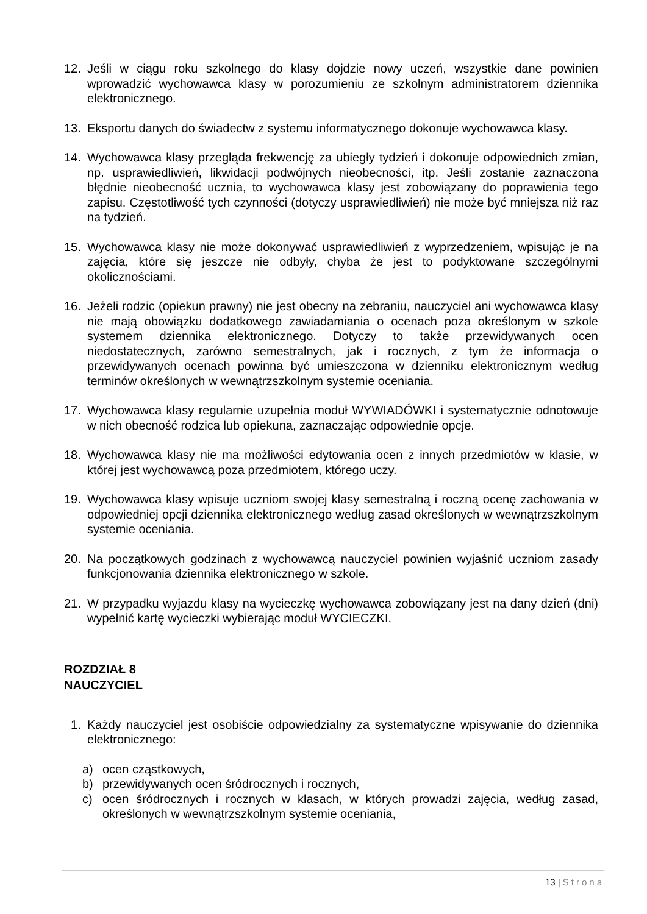12. Jeśli w ciągu roku szkolnego do klasy dojdzie nowy uczeń, wszystkie dane powinien wprowadzić wychowawca klasy w porozumieniu ze szkolnym administratorem dziennika elektronicznego.
13. Eksportu danych do świadectw z systemu informatycznego dokonuje wychowawca klasy.
14. Wychowawca klasy przegląda frekwencję za ubiegły tydzień i dokonuje odpowiednich zmian, np. usprawiedliwień, likwidacji podwójnych nieobecności, itp. Jeśli zostanie zaznaczona błędnie nieobecność ucznia, to wychowawca klasy jest zobowiązany do poprawienia tego zapisu. Częstotliwość tych czynności (dotyczy usprawiedliwień) nie może być mniejsza niż raz na tydzień.
15. Wychowawca klasy nie może dokonywać usprawiedliwień z wyprzedzeniem, wpisując je na zajęcia, które się jeszcze nie odbyły, chyba że jest to podyktowane szczególnymi okolicznościami.
16. Jeżeli rodzic (opiekun prawny) nie jest obecny na zebraniu, nauczyciel ani wychowawca klasy nie mają obowiązku dodatkowego zawiadamiania o ocenach poza określonym w szkole systemem dziennika elektronicznego. Dotyczy to także przewidywanych ocen niedostatecznych, zarówno semestralnych, jak i rocznych, z tym że informacja o przewidywanych ocenach powinna być umieszczona w dzienniku elektronicznym według terminów określonych w wewnątrzszkolnym systemie oceniania.
17. Wychowawca klasy regularnie uzupełnia moduł WYWIADÓWKI i systematycznie odnotowuje w nich obecność rodzica lub opiekuna, zaznaczając odpowiednie opcje.
18. Wychowawca klasy nie ma możliwości edytowania ocen z innych przedmiotów w klasie, w której jest wychowawcą poza przedmiotem, którego uczy.
19. Wychowawca klasy wpisuje uczniom swojej klasy semestralną i roczną ocenę zachowania w odpowiedniej opcji dziennika elektronicznego według zasad określonych w wewnątrzszkolnym systemie oceniania.
20. Na początkowych godzinach z wychowawcą nauczyciel powinien wyjaśnić uczniom zasady funkcjonowania dziennika elektronicznego w szkole.
21. W przypadku wyjazdu klasy na wycieczkę wychowawca zobowiązany jest na dany dzień (dni) wypełnić kartę wycieczki wybierając moduł WYCIECZKI.
ROZDZIAŁ 8
NAUCZYCIEL
1. Każdy nauczyciel jest osobiście odpowiedzialny za systematyczne wpisywanie do dziennika elektronicznego:
a) ocen cząstkowych,
b) przewidywanych ocen śródrocznych i rocznych,
c) ocen śródrocznych i rocznych w klasach, w których prowadzi zajęcia, według zasad, określonych w wewnątrzszkolnym systemie oceniania,
13 | Strona